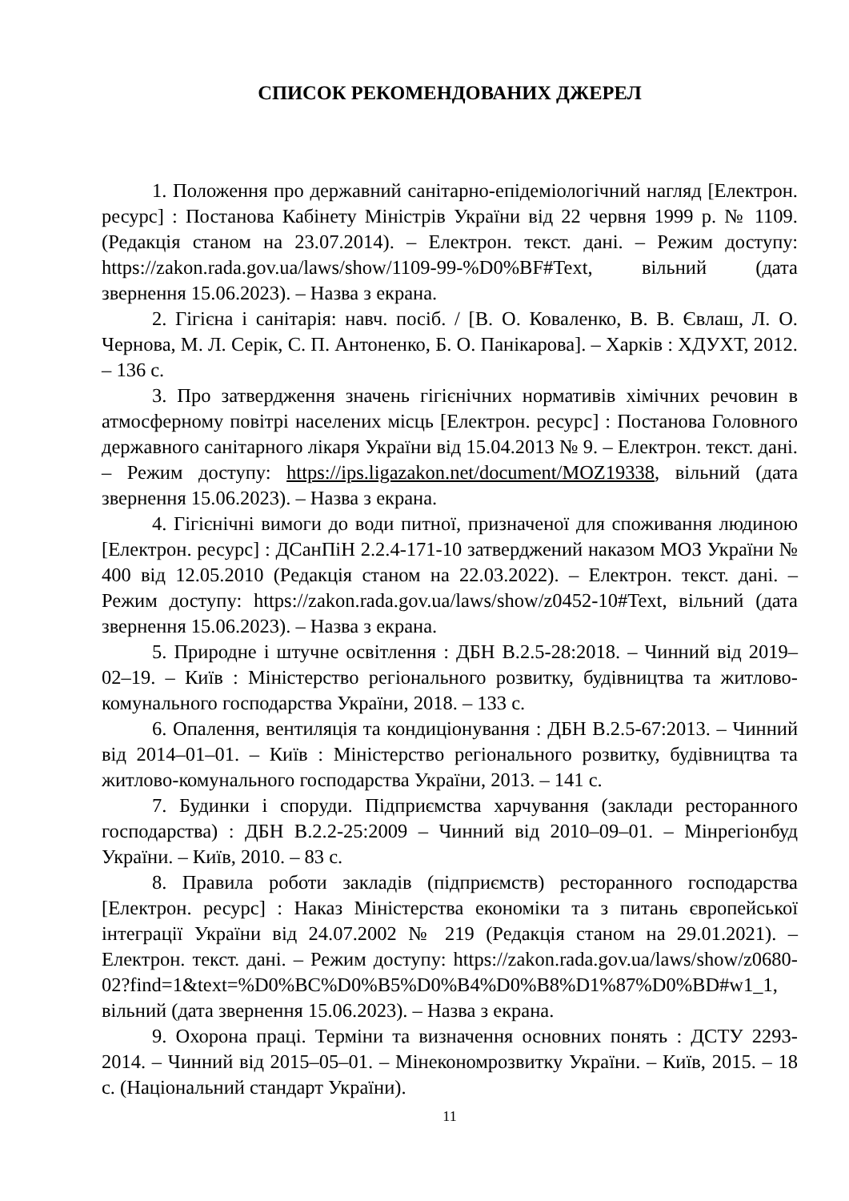СПИСОК РЕКОМЕНДОВАНИХ ДЖЕРЕЛ
1. Положення про державний санітарно-епідеміологічний нагляд [Електрон. ресурс] : Постанова Кабінету Міністрів України від 22 червня 1999 р. № 1109. (Редакція станом на 23.07.2014). – Електрон. текст. дані. – Режим доступу: https://zakon.rada.gov.ua/laws/show/1109-99-%D0%BF#Text, вільний (дата звернення 15.06.2023). – Назва з екрана.
2. Гігієна і санітарія: навч. посіб. / [В. О. Коваленко, В. В. Євлаш, Л. О. Чернова, М. Л. Серік, С. П. Антоненко, Б. О. Панікарова]. – Харків : ХДУХТ, 2012. – 136 с.
3. Про затвердження значень гігієнічних нормативів хімічних речовин в атмосферному повітрі населених місць [Електрон. ресурс] : Постанова Головного державного санітарного лікаря України від 15.04.2013 № 9. – Електрон. текст. дані. – Режим доступу: https://ips.ligazakon.net/document/MOZ19338, вільний (дата звернення 15.06.2023). – Назва з екрана.
4. Гігієнічні вимоги до води питної, призначеної для споживання людиною [Електрон. ресурс] : ДСанПіН 2.2.4-171-10 затверджений наказом МОЗ України № 400 від 12.05.2010 (Редакція станом на 22.03.2022). – Електрон. текст. дані. – Режим доступу: https://zakon.rada.gov.ua/laws/show/z0452-10#Text, вільний (дата звернення 15.06.2023). – Назва з екрана.
5. Природне і штучне освітлення : ДБН В.2.5-28:2018. – Чинний від 2019–02–19. – Київ : Міністерство регіонального розвитку, будівництва та житлово-комунального господарства України, 2018. – 133 с.
6. Опалення, вентиляція та кондиціонування : ДБН В.2.5-67:2013. – Чинний від 2014–01–01. – Київ : Міністерство регіонального розвитку, будівництва та житлово-комунального господарства України, 2013. – 141 с.
7. Будинки і споруди. Підприємства харчування (заклади ресторанного господарства) : ДБН В.2.2-25:2009 – Чинний від 2010–09–01. – Мінрегіонбуд України. – Київ, 2010. – 83 с.
8. Правила роботи закладів (підприємств) ресторанного господарства [Електрон. ресурс] : Наказ Міністерства економіки та з питань європейської інтеграції України від 24.07.2002 № 219 (Редакція станом на 29.01.2021). – Електрон. текст. дані. – Режим доступу: https://zakon.rada.gov.ua/laws/show/z0680-02?find=1&text=%D0%BC%D0%B5%D0%B4%D0%B8%D1%87%D0%BD#w1_1, вільний (дата звернення 15.06.2023). – Назва з екрана.
9. Охорона праці. Терміни та визначення основних понять : ДСТУ 2293-2014. – Чинний від 2015–05–01. – Мінекономрозвитку України. – Київ, 2015. – 18 с. (Національний стандарт України).
11